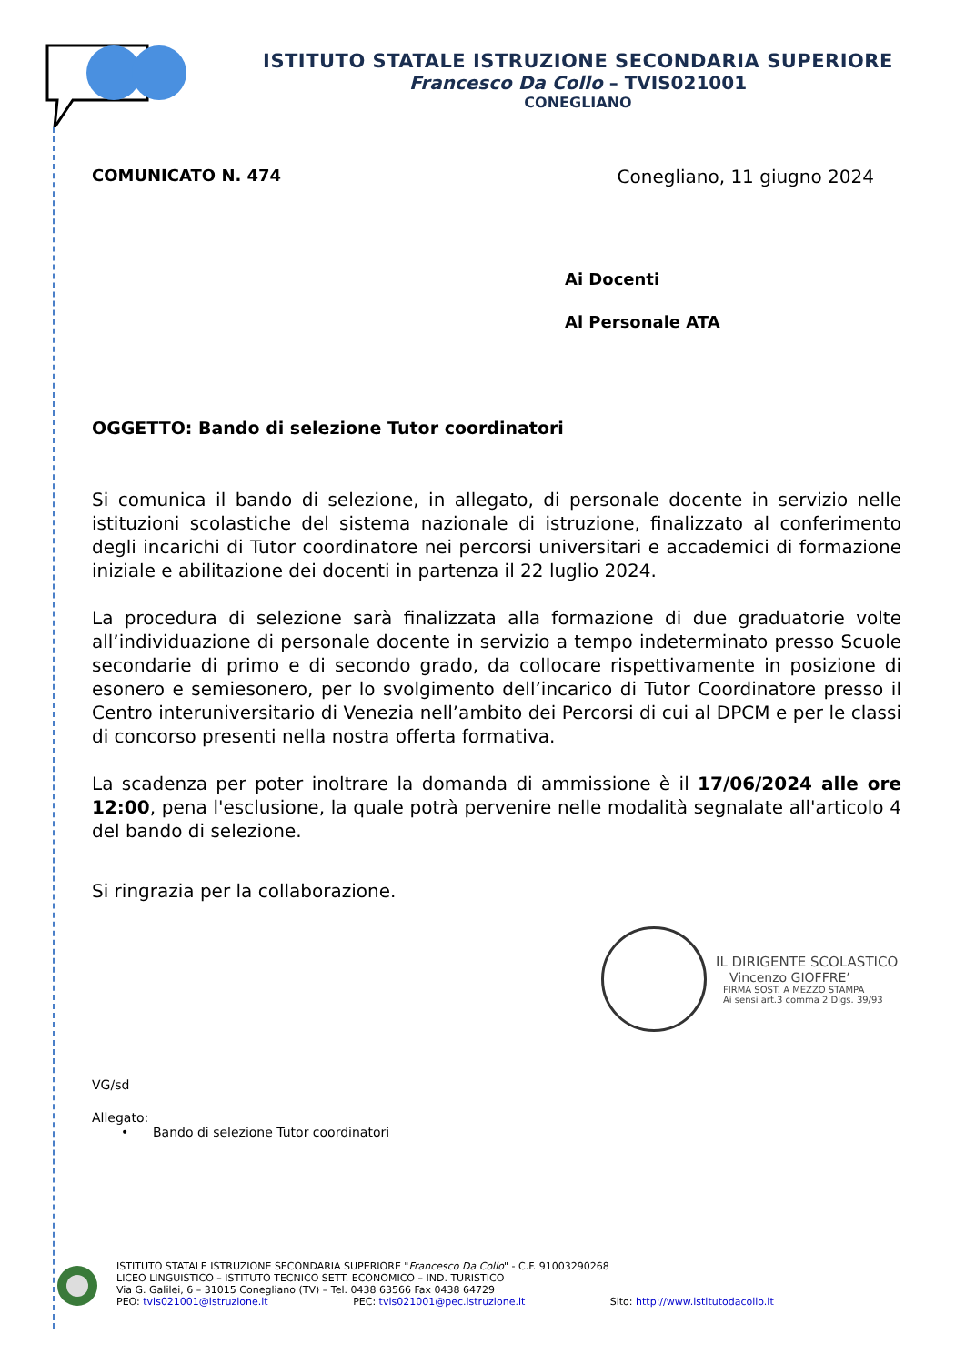ISTITUTO STATALE ISTRUZIONE SECONDARIA SUPERIORE
Francesco Da Collo – TVIS021001
CONEGLIANO
COMUNICATO N. 474 Conegliano, 11 giugno 2024
Ai Docenti
Al Personale ATA
OGGETTO: Bando di selezione Tutor coordinatori
Si comunica il bando di selezione, in allegato, di personale docente in servizio nelle istituzioni scolastiche del sistema nazionale di istruzione, finalizzato al conferimento degli incarichi di Tutor coordinatore nei percorsi universitari e accademici di formazione iniziale e abilitazione dei docenti in partenza il 22 luglio 2024.
La procedura di selezione sarà finalizzata alla formazione di due graduatorie volte all’individuazione di personale docente in servizio a tempo indeterminato presso Scuole secondarie di primo e di secondo grado, da collocare rispettivamente in posizione di esonero e semiesonero, per lo svolgimento dell’incarico di Tutor Coordinatore presso il Centro interuniversitario di Venezia nell’ambito dei Percorsi di cui al DPCM e per le classi di concorso presenti nella nostra offerta formativa.
La scadenza per poter inoltrare la domanda di ammissione è il 17/06/2024 alle ore 12:00, pena l'esclusione, la quale potrà pervenire nelle modalità segnalate all'articolo 4 del bando di selezione.
Si ringrazia per la collaborazione.
IL DIRIGENTE SCOLASTICO
Vincenzo GIOFFRE’
FIRMA SOST. A MEZZO STAMPA
Ai sensi art.3 comma 2 Dlgs. 39/93
VG/sd
Allegato:
• Bando di selezione Tutor coordinatori
ISTITUTO STATALE ISTRUZIONE SECONDARIA SUPERIORE "Francesco Da Collo" - C.F. 91003290268
LICEO LINGUISTICO – ISTITUTO TECNICO SETT. ECONOMICO – IND. TURISTICO
Via G. Galilei, 6 – 31015 Conegliano (TV) – Tel. 0438 63566 Fax 0438 64729
PEO: tvis021001@istruzione.it PEC: tvis021001@pec.istruzione.it Sito: http://www.istitutodacollo.it